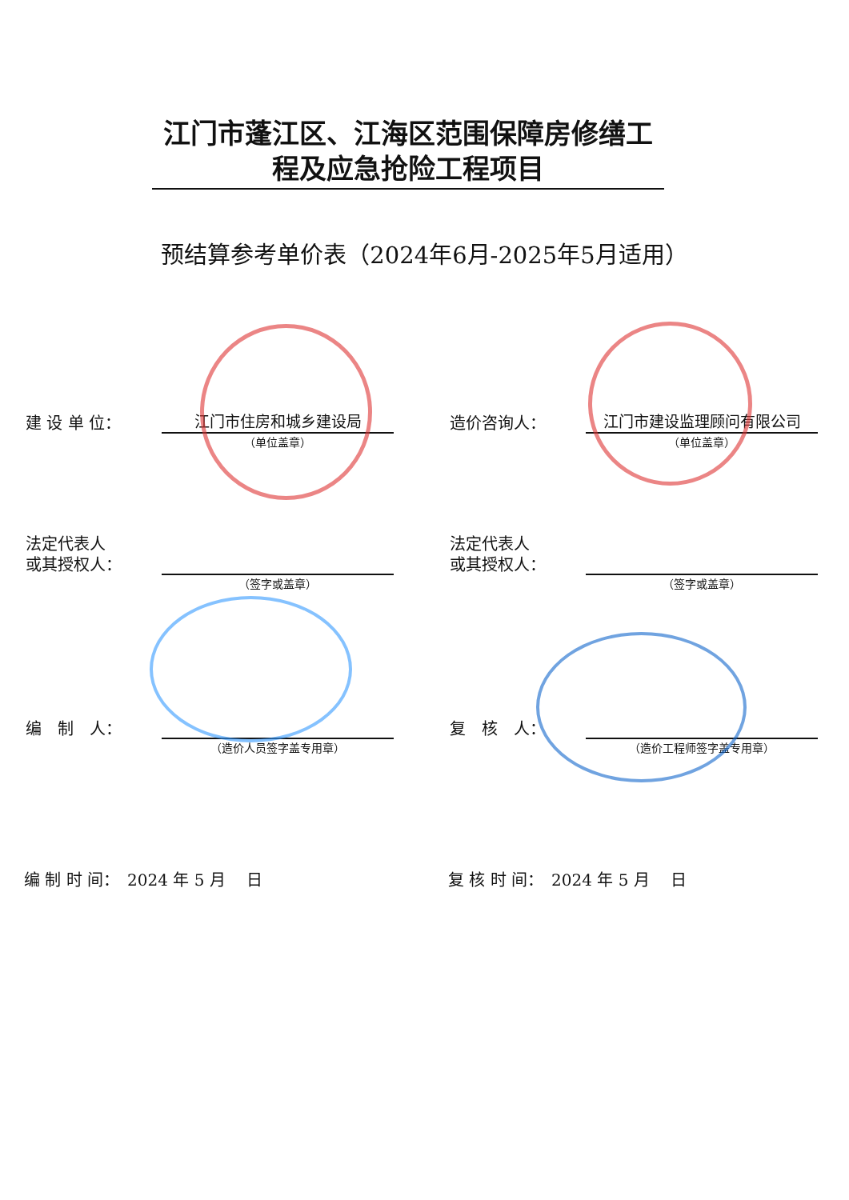江门市蓬江区、江海区范围保障房修缮工程及应急抢险工程项目
预结算参考单价表（2024年6月-2025年5月适用）
建 设 单 位：
江门市住房和城乡建设局
造价咨询人：
江门市建设监理顾问有限公司
（单位盖章） （单位盖章）
法定代表人
或其授权人：
法定代表人
或其授权人：
（签字或盖章） （签字或盖章）
编　制　人： 复　核　人：
（造价人员签字盖专用章） （造价工程师签字盖专用章）
编 制 时 间：　2024 年 5 月　 日 复 核 时 间：　2024 年 5 月　 日